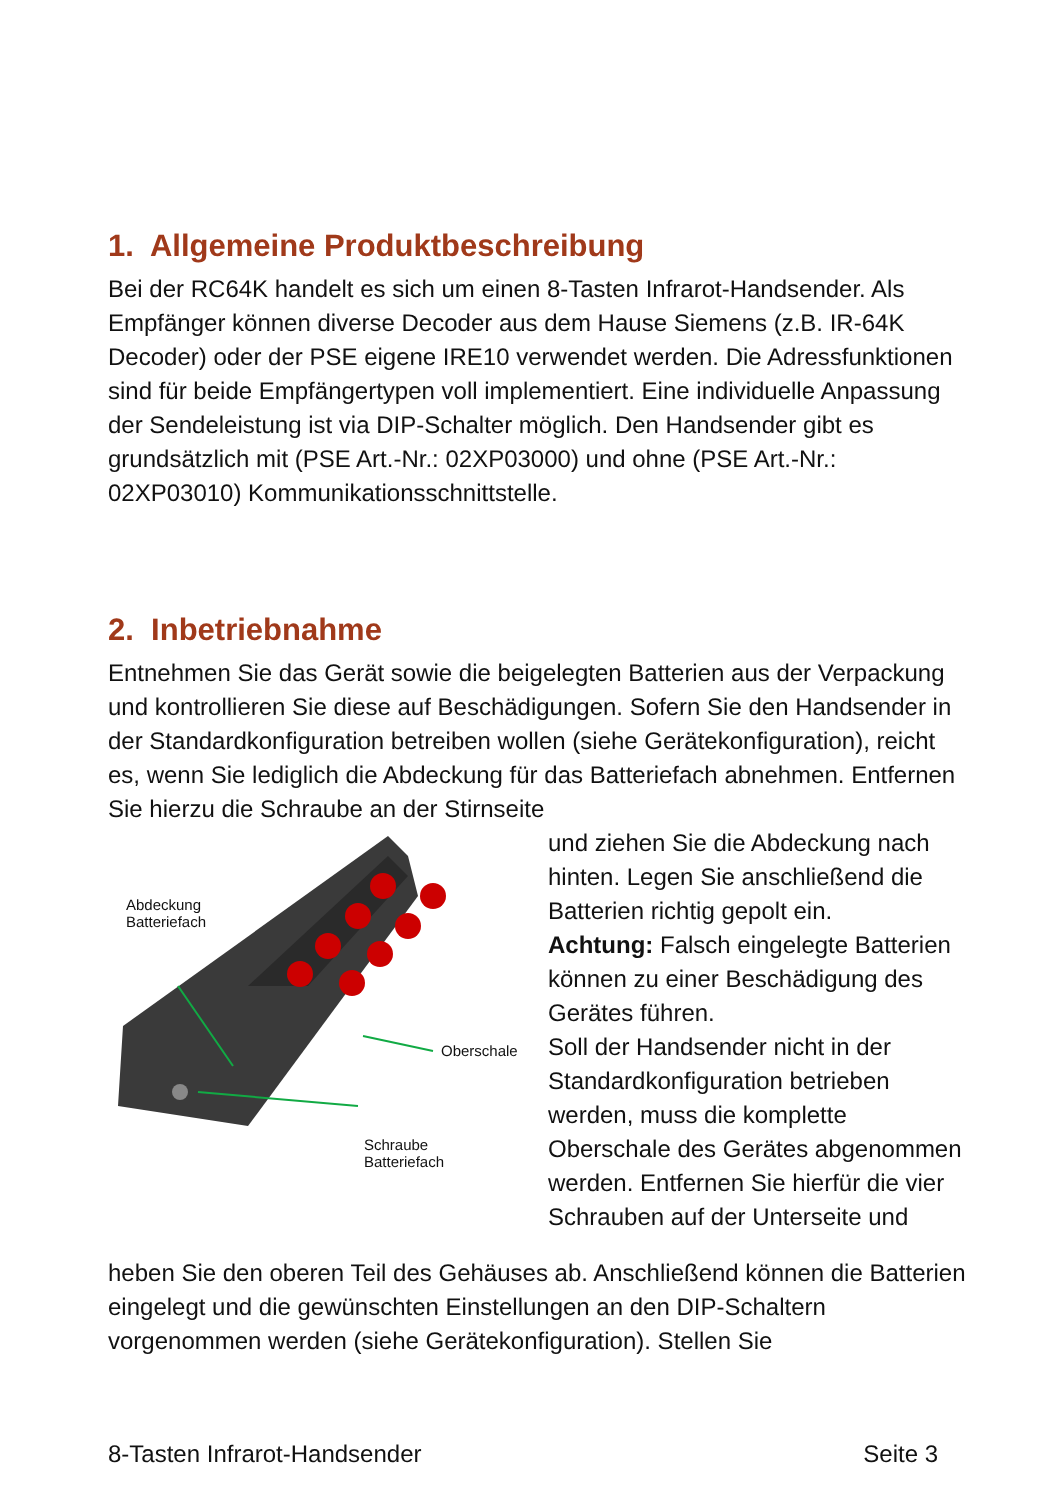1. Allgemeine Produktbeschreibung
Bei der RC64K handelt es sich um einen 8-Tasten Infrarot-Handsender. Als Empfänger können diverse Decoder aus dem Hause Siemens (z.B. IR-64K Decoder) oder der PSE eigene IRE10 verwendet werden. Die Adressfunktionen sind für beide Empfängertypen voll implementiert. Eine individuelle Anpassung der Sendeleistung ist via DIP-Schalter möglich. Den Handsender gibt es grundsätzlich mit (PSE Art.-Nr.: 02XP03000) und ohne (PSE Art.-Nr.: 02XP03010) Kommunikationsschnittstelle.
2. Inbetriebnahme
Entnehmen Sie das Gerät sowie die beigelegten Batterien aus der Verpackung und kontrollieren Sie diese auf Beschädigungen. Sofern Sie den Handsender in der Standardkonfiguration betreiben wollen (siehe Gerätekonfiguration), reicht es, wenn Sie lediglich die Abdeckung für das Batteriefach abnehmen. Entfernen Sie hierzu die Schraube an der Stirnseite
Abdeckung
Batteriefach
Oberschale
Schraube
Batteriefach
und ziehen Sie die Abdeckung nach hinten. Legen Sie anschließend die Batterien richtig gepolt ein.
Achtung: Falsch eingelegte Batterien können zu einer Beschädigung des Gerätes führen.
Soll der Handsender nicht in der Standardkonfiguration betrieben werden, muss die komplette Oberschale des Gerätes abgenommen werden. Entfernen Sie hierfür die vier Schrauben auf der Unterseite und
heben Sie den oberen Teil des Gehäuses ab. Anschließend können die Batterien eingelegt und die gewünschten Einstellungen an den DIP-Schaltern vorgenommen werden (siehe Gerätekonfiguration). Stellen Sie
8-Tasten Infrarot-Handsender Seite 3